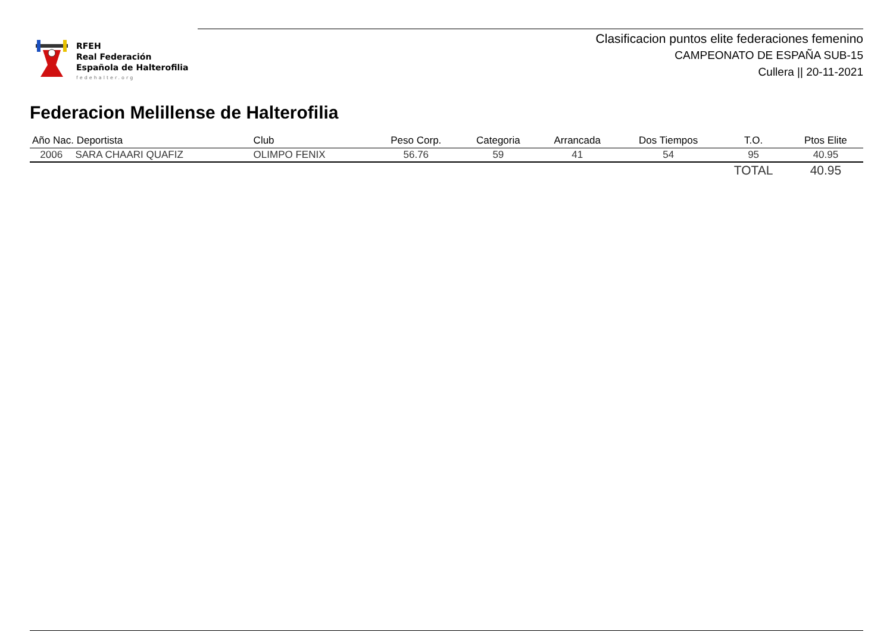RFEH
Real Federación
Española de Halterofilia
fedehalter.org
Clasificacion puntos elite federaciones femenino
CAMPEONATO DE ESPAÑA SUB-15
Cullera || 20-11-2021
Federacion Melillense de Halterofilia
| Año Nac. Deportista | | Club | Peso Corp. | Categoria | Arrancada | Dos Tiempos | T.O. | Ptos Elite |
| --- | --- | --- | --- | --- | --- | --- | --- | --- |
| 2006 | SARA CHAARI QUAFIZ | OLIMPO FENIX | 56.76 | 59 | 41 | 54 | 95 | 40.95 |
| | | | | | | | TOTAL | 40.95 |